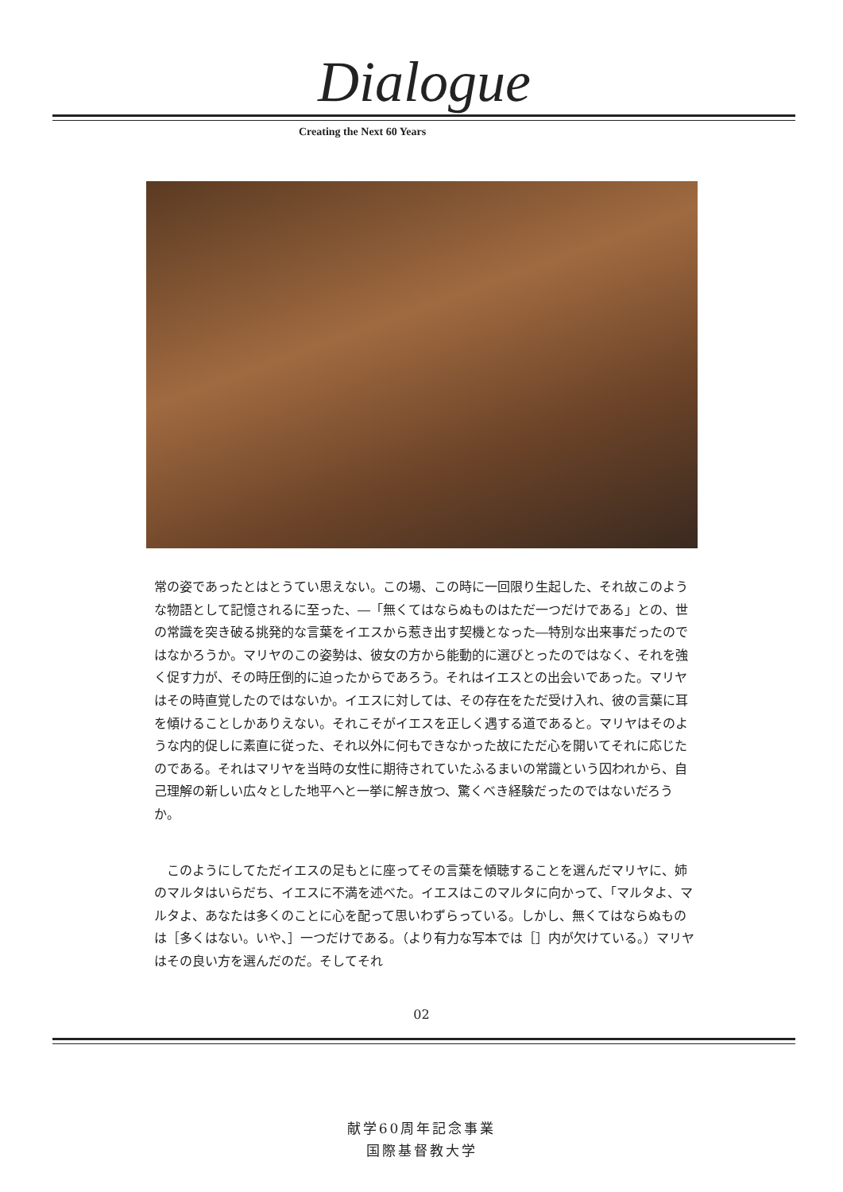Dialogue
Creating the Next 60 Years
常の姿であったとはとうてい思えない。この場、この時に一回限り生起した、それ故このような物語として記憶されるに至った、―「無くてはならぬものはただ一つだけである」との、世の常識を突き破る挑発的な言葉をイエスから惹き出す契機となった―特別な出来事だったのではなかろうか。マリヤのこの姿勢は、彼女の方から能動的に選びとったのではなく、それを強く促す力が、その時圧倒的に迫ったからであろう。それはイエスとの出会いであった。マリヤはその時直覚したのではないか。イエスに対しては、その存在をただ受け入れ、彼の言葉に耳を傾けることしかありえない。それこそがイエスを正しく遇する道であると。マリヤはそのような内的促しに素直に従った、それ以外に何もできなかった故にただ心を開いてそれに応じたのである。それはマリヤを当時の女性に期待されていたふるまいの常識という囚われから、自己理解の新しい広々とした地平へと一挙に解き放つ、驚くべき経験だったのではないだろうか。
　このようにしてただイエスの足もとに座ってその言葉を傾聴することを選んだマリヤに、姉のマルタはいらだち、イエスに不満を述べた。イエスはこのマルタに向かって、「マルタよ、マルタよ、あなたは多くのことに心を配って思いわずらっている。しかし、無くてはならぬものは［多くはない。いや、］一つだけである。（より有力な写本では［］内が欠けている。）マリヤはその良い方を選んだのだ。そしてそれ
02
献学60周年記念事業
国際基督教大学